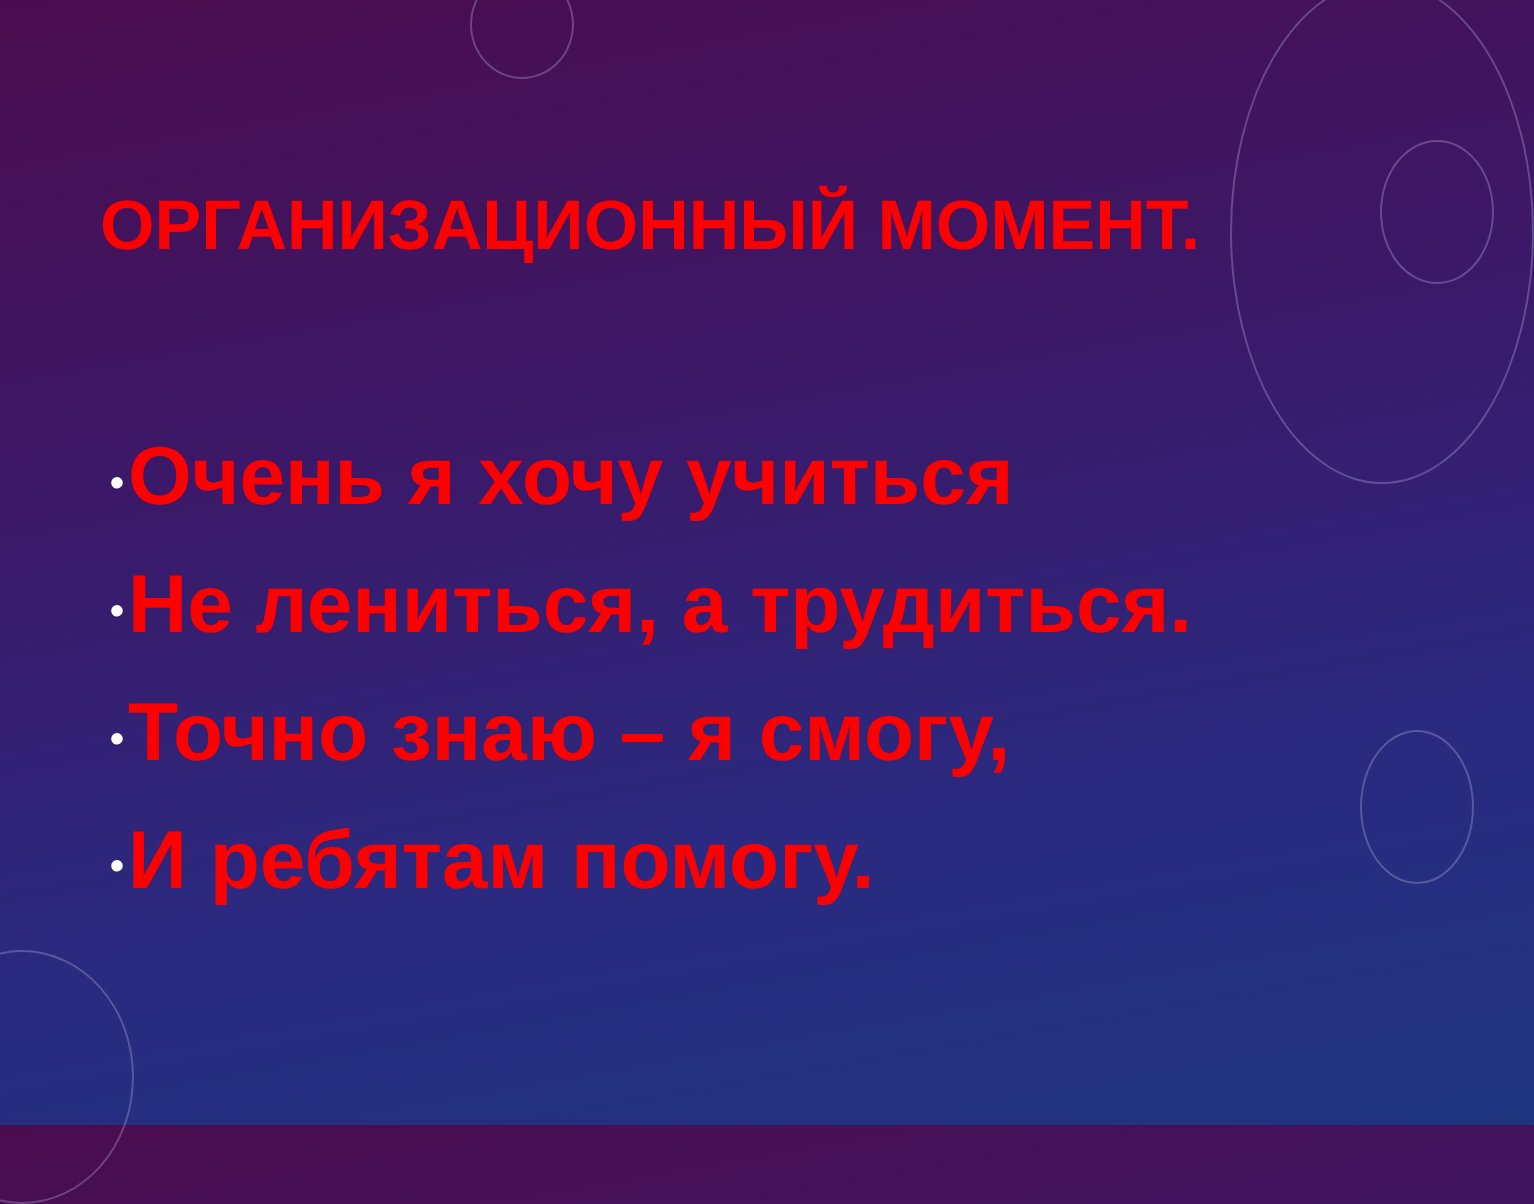ОРГАНИЗАЦИОННЫЙ МОМЕНТ.
• Очень я хочу учиться
• Не лениться, а трудиться.
• Точно знаю – я смогу,
• И ребятам помогу.